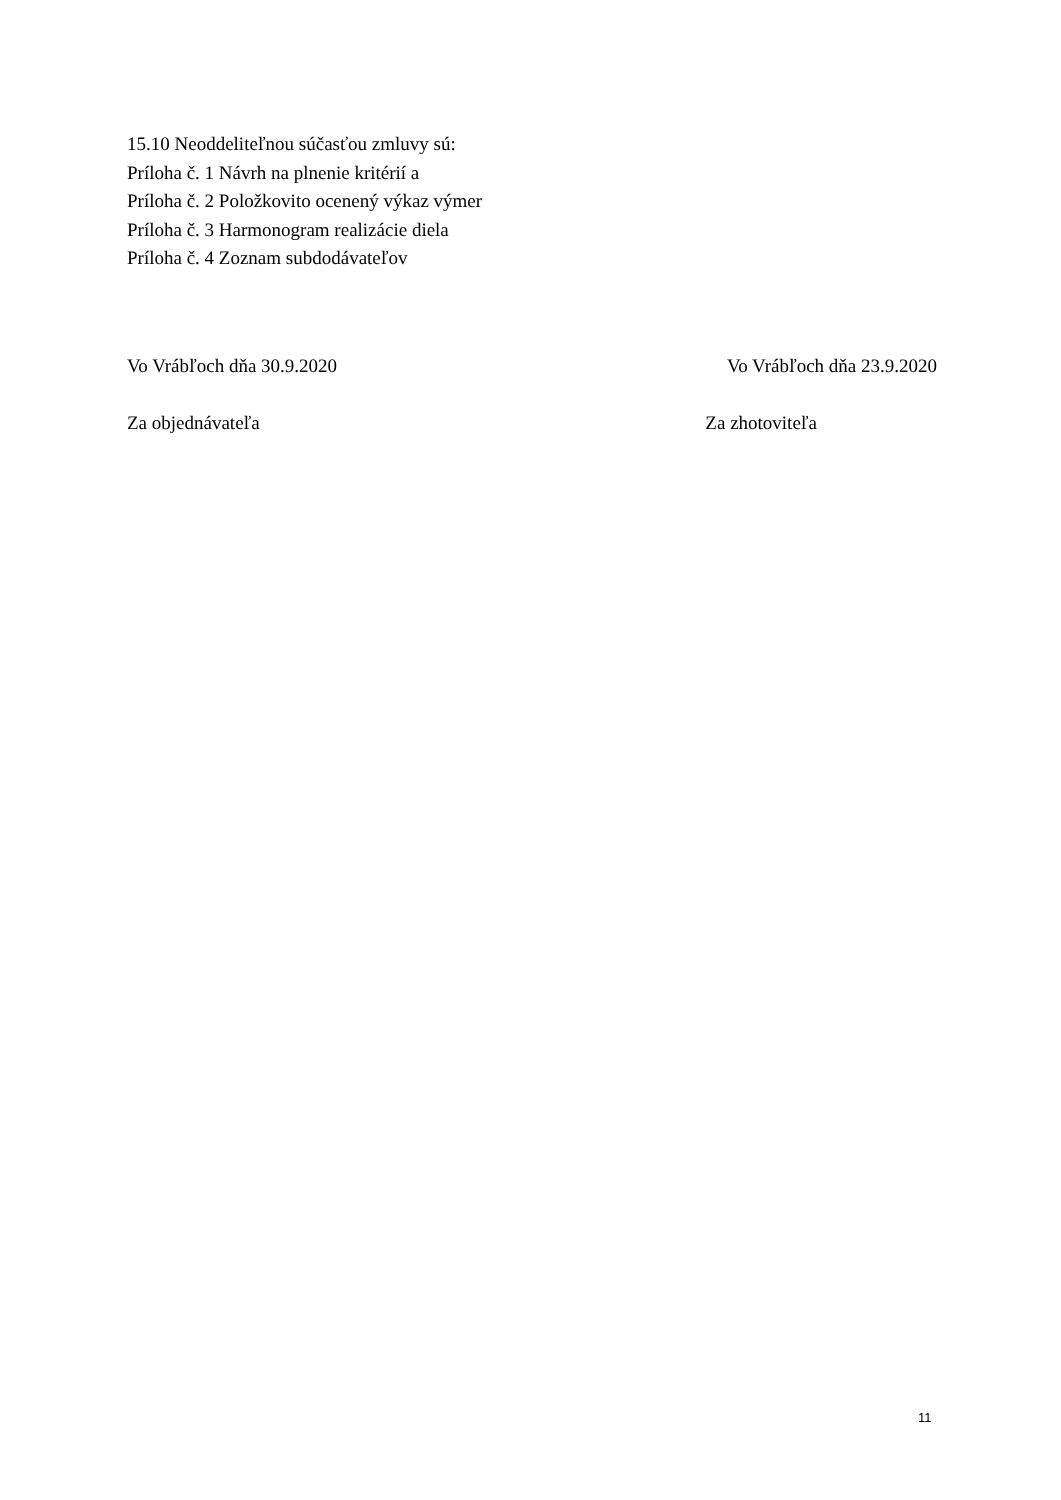15.10 Neoddeliteľnou súčasťou zmluvy sú:
Príloha č. 1 Návrh na plnenie kritérií a
Príloha č. 2 Položkovito ocenený výkaz výmer
Príloha č. 3 Harmonogram realizácie diela
Príloha č. 4 Zoznam subdodávateľov
Vo Vrábľoch dňa 30.9.2020 Vo Vrábľoch dňa 23.9.2020
Za objednávateľa Za zhotoviteľa
11